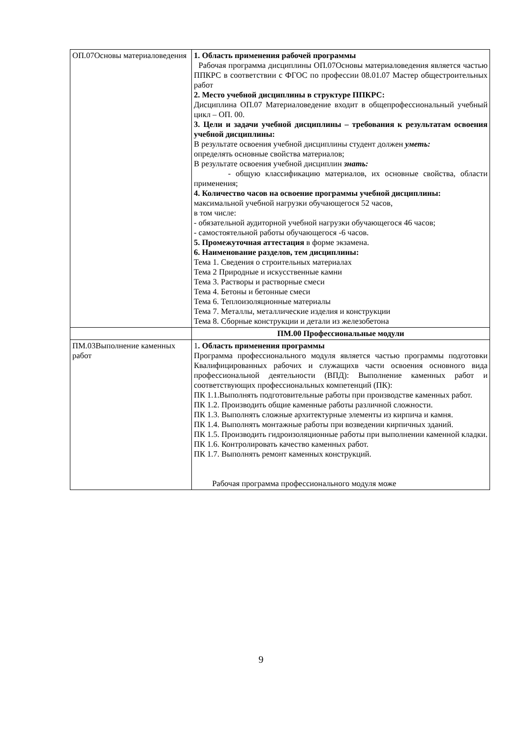| ОП.07Основы материаловедения | 1. Область применения рабочей программы Рабочая программа дисциплины ОП.07Основы материаловедения является частью ППКРС в соответствии с ФГОС по профессии 08.01.07 Мастер общестроительных работ 2. Место учебной дисциплины в структуре ППКРС: Дисциплина ОП.07 Материаловедение входит в общепрофессиональный учебный цикл – ОП. 00. 3. Цели и задачи учебной дисциплины – требования к результатам освоения учебной дисциплины: В результате освоения учебной дисциплины студент должен уметь: определять основные свойства материалов; В результате освоения учебной дисциплин знать: - общую классификацию материалов, их основные свойства, области применения; 4. Количество часов на освоение программы учебной дисциплины: максимальной учебной нагрузки обучающегося 52 часов, в том числе: - обязательной аудиторной учебной нагрузки обучающегося 46 часов; - самостоятельной работы обучающегося -6 часов. 5. Промежуточная аттестация в форме экзамена. 6. Наименование разделов, тем дисциплины: Тема 1. Сведения о строительных материалах Тема 2 Природные и искусственные камни Тема 3. Растворы и растворные смеси Тема 4. Бетоны и бетонные смеси Тема 6. Теплоизоляционные материалы Тема 7. Металлы, металлические изделия и конструкции Тема 8. Сборные конструкции и детали из железобетона |
| | ПМ.00 Профессиональные модули |
| ПМ.03Выполнение каменных работ | 1 . Область применения программы Программа профессионального модуля является частью программы подготовки Квалифицированных рабочих и служащихв части освоения основного вида профессиональной деятельности (ВПД): Выполнение каменных работ и соответствующих профессиональных компетенций (ПК): ПК 1.1.Выполнять подготовительные работы при производстве каменных работ. ПК 1.2. Производить общие каменные работы различной сложности. ПК 1.3. Выполнять сложные архитектурные элементы из кирпича и камня. ПК 1.4. Выполнять монтажные работы при возведении кирпичных зданий. ПК 1.5. Производить гидроизоляционные работы при выполнении каменной кладки. ПК 1.6. Контролировать качество каменных работ. ПК 1.7. Выполнять ремонт каменных конструкций. Рабочая программа профессионального модуля може |
9